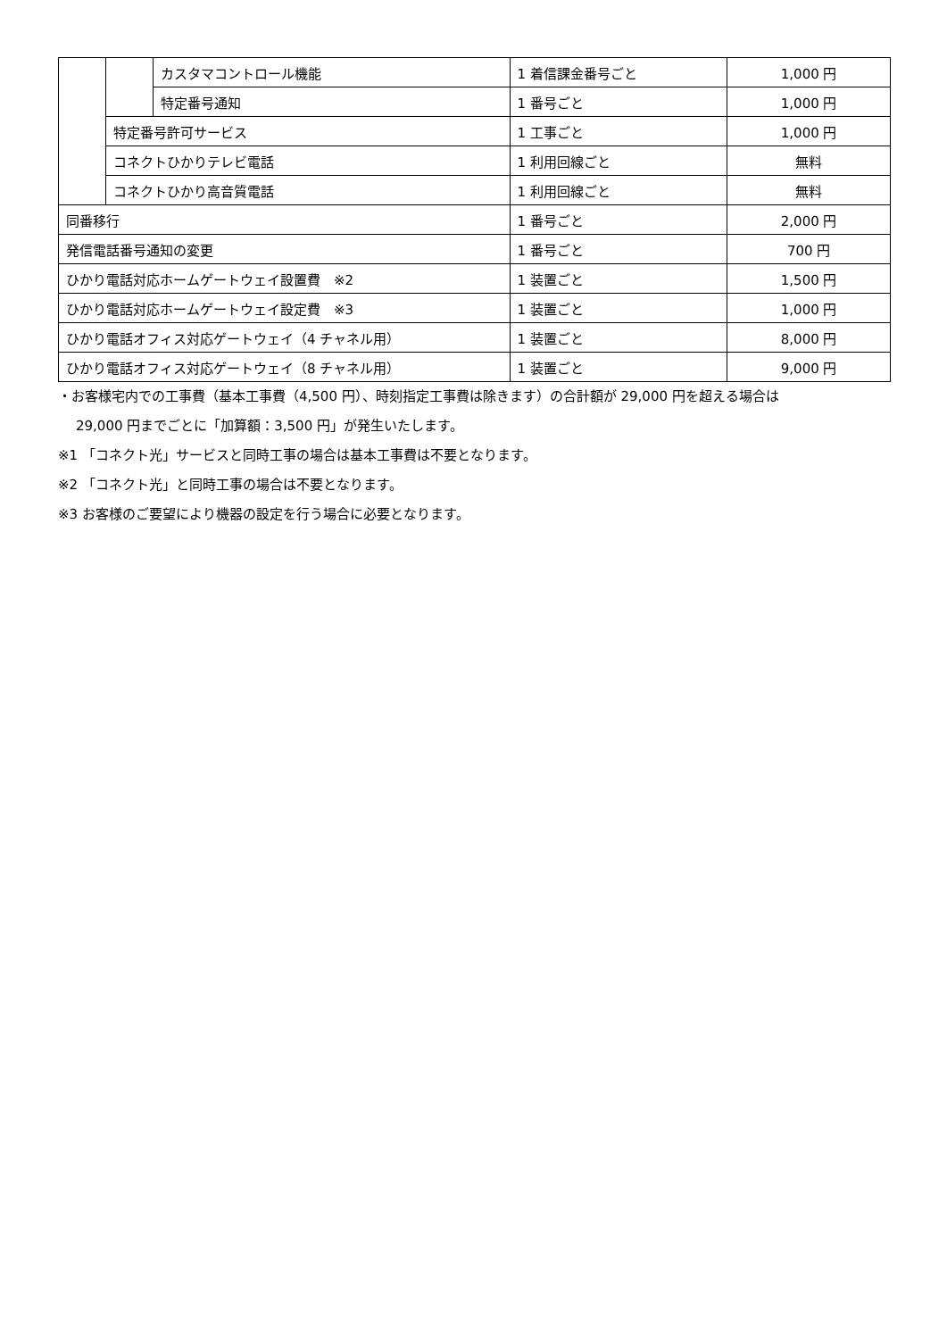| | | カスタマコントロール機能 | 1 着信課金番号ごと | 1,000 円 |
| | | 特定番号通知 | 1 番号ごと | 1,000 円 |
| | 特定番号許可サービス | | 1 工事ごと | 1,000 円 |
| | コネクトひかりテレビ電話 | | 1 利用回線ごと | 無料 |
| | コネクトひかり高音質電話 | | 1 利用回線ごと | 無料 |
| 同番移行 | | | 1 番号ごと | 2,000 円 |
| 発信電話番号通知の変更 | | | 1 番号ごと | 700 円 |
| ひかり電話対応ホームゲートウェイ設置費 ※2 | | | 1 装置ごと | 1,500 円 |
| ひかり電話対応ホームゲートウェイ設定費 ※3 | | | 1 装置ごと | 1,000 円 |
| ひかり電話オフィス対応ゲートウェイ（4 チャネル用） | | | 1 装置ごと | 8,000 円 |
| ひかり電話オフィス対応ゲートウェイ（8 チャネル用） | | | 1 装置ごと | 9,000 円 |
・お客様宅内での工事費（基本工事費（4,500 円）、時刻指定工事費は除きます）の合計額が 29,000 円を超える場合は
29,000 円までごとに「加算額：3,500 円」が発生いたします。
※1 「コネクト光」サービスと同時工事の場合は基本工事費は不要となります。
※2 「コネクト光」と同時工事の場合は不要となります。
※3 お客様のご要望により機器の設定を行う場合に必要となります。